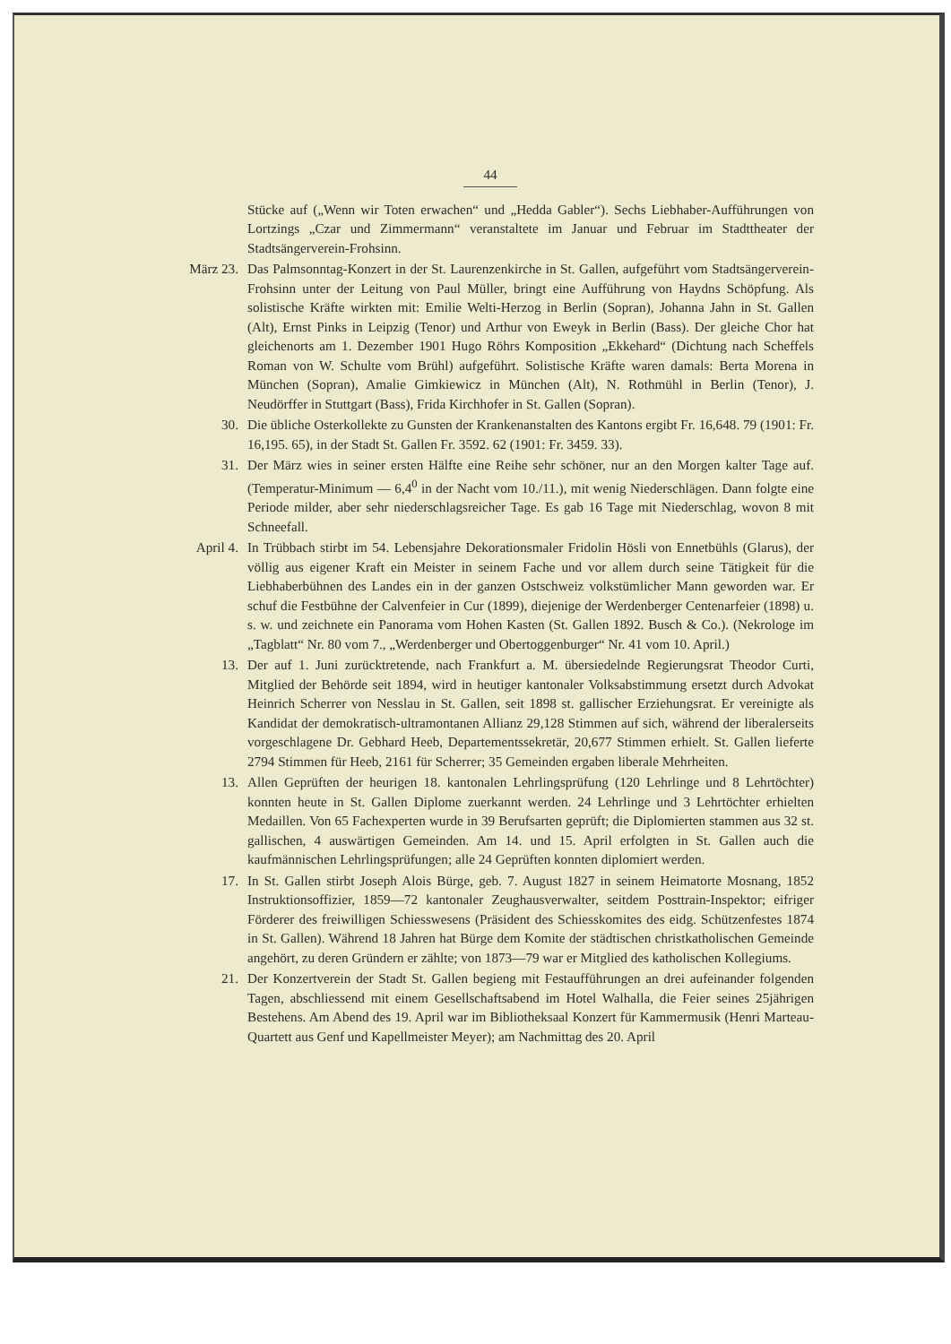44
Stücke auf („Wenn wir Toten erwachen“ und „Hedda Gabler“). Sechs Liebhaber-Aufführungen von Lortzings „Czar und Zimmermann“ veranstaltete im Januar und Februar im Stadttheater der Stadtsängerverein-Frohsinn.
März 23. Das Palmsonntag-Konzert in der St. Laurenzenkirche in St. Gallen, aufgeführt vom Stadtsängerverein-Frohsinn unter der Leitung von Paul Müller, bringt eine Aufführung von Haydns Schöpfung. Als solistische Kräfte wirkten mit: Emilie Welti-Herzog in Berlin (Sopran), Johanna Jahn in St. Gallen (Alt), Ernst Pinks in Leipzig (Tenor) und Arthur von Eweyk in Berlin (Bass). Der gleiche Chor hat gleichenorts am 1. Dezember 1901 Hugo Röhrs Komposition „Ekkehard“ (Dichtung nach Scheffels Roman von W. Schulte vom Brühl) aufgeführt. Solistische Kräfte waren damals: Berta Morena in München (Sopran), Amalie Gimkiewicz in München (Alt), N. Rothmühl in Berlin (Tenor), J. Neudörffer in Stuttgart (Bass), Frida Kirchhofer in St. Gallen (Sopran).
30. Die übliche Osterkollekte zu Gunsten der Krankenanstalten des Kantons ergibt Fr. 16,648. 79 (1901: Fr. 16,195. 65), in der Stadt St. Gallen Fr. 3592. 62 (1901: Fr. 3459. 33).
31. Der März wies in seiner ersten Hälfte eine Reihe sehr schöner, nur an den Morgen kalter Tage auf. (Temperatur-Minimum — 6,4<sup>0</sup> in der Nacht vom 10./11.), mit wenig Niederschlägen. Dann folgte eine Periode milder, aber sehr niederschlagsreicher Tage. Es gab 16 Tage mit Niederschlag, wovon 8 mit Schneefall.
April 4. In Trübbach stirbt im 54. Lebensjahre Dekorationsmaler Fridolin Hösli von Ennetbühls (Glarus), der völlig aus eigener Kraft ein Meister in seinem Fache und vor allem durch seine Tätigkeit für die Liebhaberbühnen des Landes ein in der ganzen Ostschweiz volkstümlicher Mann geworden war. Er schuf die Festbühne der Calvenfeier in Cur (1899), diejenige der Werdenberger Centenarfeier (1898) u. s. w. und zeichnete ein Panorama vom Hohen Kasten (St. Gallen 1892. Busch & Co.). (Nekrologe im „Tagblatt“ Nr. 80 vom 7., „Werdenberger und Obertoggenburger“ Nr. 41 vom 10. April.)
13. Der auf 1. Juni zurücktretende, nach Frankfurt a. M. übersiedelnde Regierungsrat Theodor Curti, Mitglied der Behörde seit 1894, wird in heutiger kantonaler Volksabstimmung ersetzt durch Advokat Heinrich Scherrer von Nesslau in St. Gallen, seit 1898 st. gallischer Erziehungsrat. Er vereinigte als Kandidat der demokratisch-ultramontanen Allianz 29,128 Stimmen auf sich, während der liberalerseits vorgeschlagene Dr. Gebhard Heeb, Departementssekretär, 20,677 Stimmen erhielt. St. Gallen lieferte 2794 Stimmen für Heeb, 2161 für Scherrer; 35 Gemeinden ergaben liberale Mehrheiten.
13. Allen Geprüften der heurigen 18. kantonalen Lehrlingsprüfung (120 Lehrlinge und 8 Lehrtöchter) konnten heute in St. Gallen Diplome zuerkannt werden. 24 Lehrlinge und 3 Lehrtöchter erhielten Medaillen. Von 65 Fachexperten wurde in 39 Berufsarten geprüft; die Diplomierten stammen aus 32 st. gallischen, 4 auswärtigen Gemeinden. Am 14. und 15. April erfolgten in St. Gallen auch die kaufmännischen Lehrlingsprüfungen; alle 24 Geprüften konnten diplomiert werden.
17. In St. Gallen stirbt Joseph Alois Bürge, geb. 7. August 1827 in seinem Heimatorte Mosnang, 1852 Instruktionsoffizier, 1859—72 kantonaler Zeughausverwalter, seitdem Posttrain-Inspektor; eifriger Förderer des freiwilligen Schiesswesens (Präsident des Schiesskomites des eidg. Schützenfestes 1874 in St. Gallen). Während 18 Jahren hat Bürge dem Komite der städtischen christkatholischen Gemeinde angehört, zu deren Gründern er zählte; von 1873—79 war er Mitglied des katholischen Kollegiums.
21. Der Konzertverein der Stadt St. Gallen begieng mit Festaufführungen an drei aufeinander folgenden Tagen, abschliessend mit einem Gesellschaftsabend im Hotel Walhalla, die Feier seines 25jährigen Bestehens. Am Abend des 19. April war im Bibliotheksaal Konzert für Kammermusik (Henri Marteau-Quartett aus Genf und Kapellmeister Meyer); am Nachmittag des 20. April